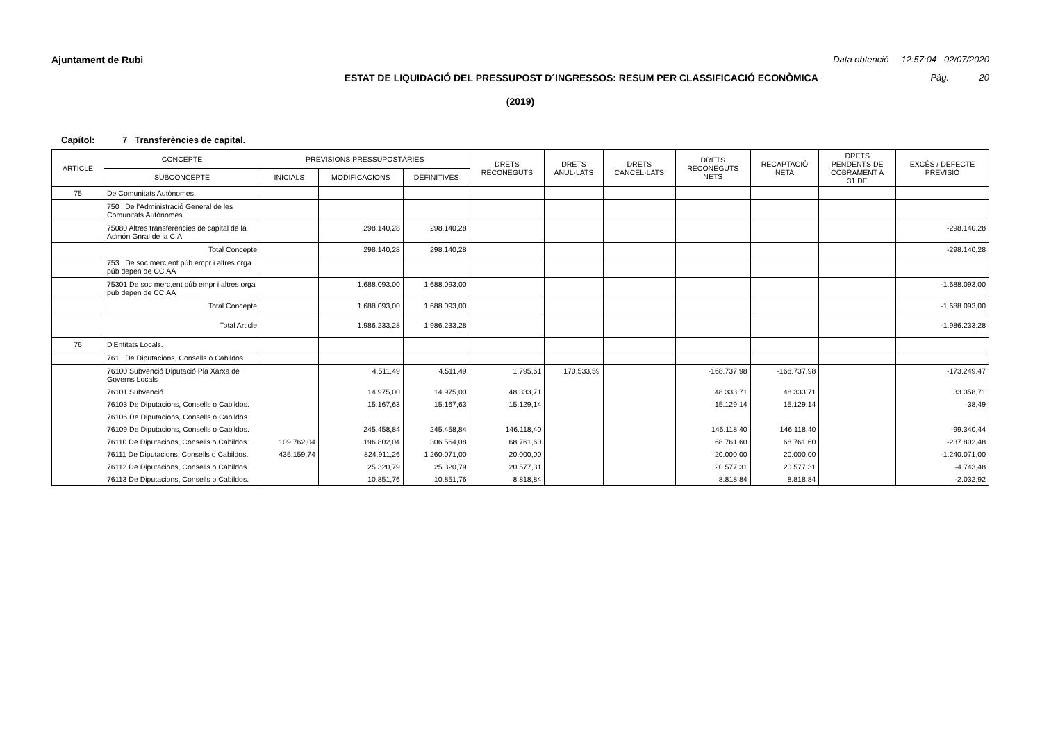Ajuntament de Rubi Data obtenció 12:57:04 02/07/2020
ESTAT DE LIQUIDACIÓ DEL PRESSUPOST D´INGRESSOS: RESUM PER CLASSIFICACIÓ ECONÒMICA Pàg. 20
(2019)
Capítol: 7 Transferències de capital.
| ARTICLE | CONCEPTE | PREVISIONS PRESSUPOSTÀRIES | | | DRETS RECONEGUTS | DRETS ANUL·LATS | DRETS CANCEL·LATS | DRETS RECONEGUTS NETS | RECAPTACIÓ NETA | DRETS PENDENTS DE COBRAMENT A 31 DE | EXCÉS / DEFECTE PREVISIÓ |
| --- | --- | --- | --- | --- | --- | --- | --- | --- | --- | --- | --- |
| | SUBCONCEPTE | INICIALS | MODIFICACIONS | DEFINITIVES | | | | | | | |
| 75 | De Comunitats Autònomes. | | | | | | | | | | |
| | 750 De l'Administració General de les Comunitats Autònomes. | | | | | | | | | | |
| | 75080 Altres transferències de capital de la Admón Gnral de la C.A | | 298.140,28 | 298.140,28 | | | | | | | -298.140,28 |
| | Total Concepte | | 298.140,28 | 298.140,28 | | | | | | | -298.140,28 |
| | 753 De soc merc,ent púb empr i altres orga púb depen de CC.AA | | | | | | | | | | |
| | 75301 De soc merc,ent púb empr i altres orga púb depen de CC.AA | | 1.688.093,00 | 1.688.093,00 | | | | | | | -1.688.093,00 |
| | Total Concepte | | 1.688.093,00 | 1.688.093,00 | | | | | | | -1.688.093,00 |
| | Total Article | | 1.986.233,28 | 1.986.233,28 | | | | | | | -1.986.233,28 |
| 76 | D'Entitats Locals. | | | | | | | | | | |
| | 761 De Diputacions, Consells o Cabildos. | | | | | | | | | | |
| | 76100 Subvenció Diputació Pla Xarxa de Governs Locals | | 4.511,49 | 4.511,49 | 1.795,61 | 170.533,59 | | -168.737,98 | -168.737,98 | | -173.249,47 |
| | 76101 Subvenció | | 14.975,00 | 14.975,00 | 48.333,71 | | | 48.333,71 | 48.333,71 | | 33.358,71 |
| | 76103 De Diputacions, Consells o Cabildos. | | 15.167,63 | 15.167,63 | 15.129,14 | | | 15.129,14 | 15.129,14 | | -38,49 |
| | 76106 De Diputacions, Consells o Cabildos. | | | | | | | | | | |
| | 76109 De Diputacions, Consells o Cabildos. | | 245.458,84 | 245.458,84 | 146.118,40 | | | 146.118,40 | 146.118,40 | | -99.340,44 |
| | 76110 De Diputacions, Consells o Cabildos. | 109.762,04 | 196.802,04 | 306.564,08 | 68.761,60 | | | 68.761,60 | 68.761,60 | | -237.802,48 |
| | 76111 De Diputacions, Consells o Cabildos. | 435.159,74 | 824.911,26 | 1.260.071,00 | 20.000,00 | | | 20.000,00 | 20.000,00 | | -1.240.071,00 |
| | 76112 De Diputacions, Consells o Cabildos. | | 25.320,79 | 25.320,79 | 20.577,31 | | | 20.577,31 | 20.577,31 | | -4.743,48 |
| | 76113 De Diputacions, Consells o Cabildos. | | 10.851,76 | 10.851,76 | 8.818,84 | | | 8.818,84 | 8.818,84 | | -2.032,92 |